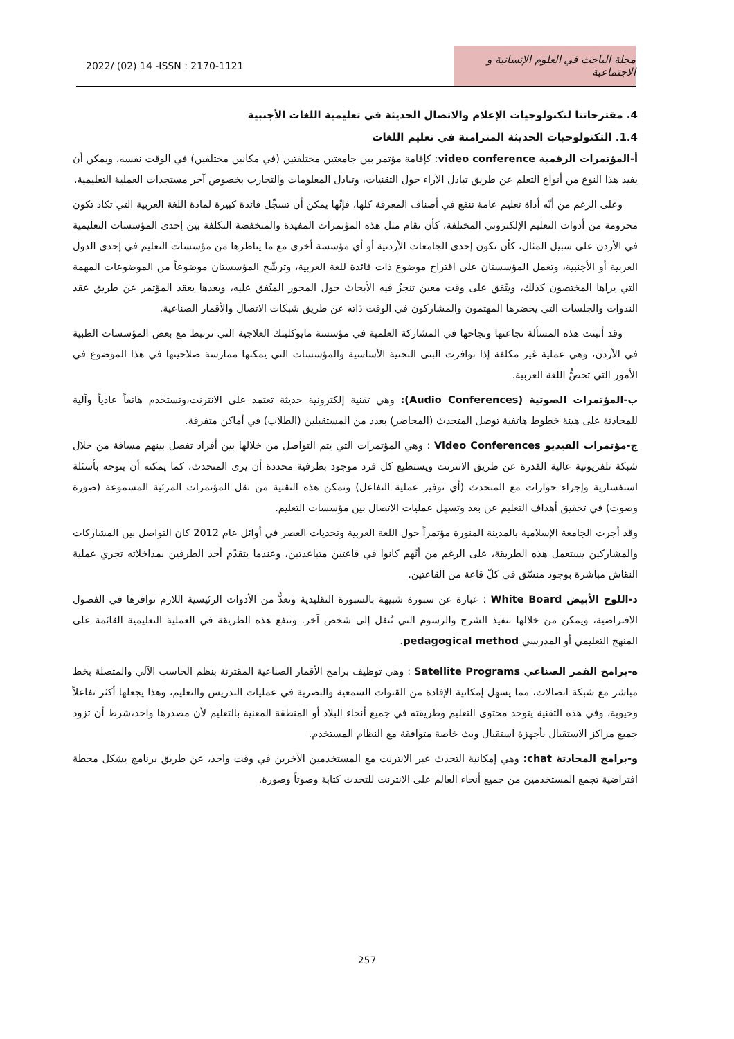2022/ (02) 14 -ISSN : 2170-1121
مجلة الباحث في العلوم الإنسانية و الاجتماعية
4. مقترحاتنا لتكنولوجيات الإعلام والاتصال الحديثة في تعليمية اللغات الأجنبية
1.4. التكنولوجيات الحديثة المتزامنة في تعليم اللغات
أ-المؤتمرات الرقمية video conference: كإقامة مؤتمر بين جامعتين مختلفتين (في مكانين مختلفين) في الوقت نفسه، ويمكن أن يفيد هذا النوع من أنواع التعلم عن طريق تبادل الآراء حول التقنيات، وتبادل المعلومات والتجارب بخصوص آخر مستجدات العملية التعليمية.
وعلى الرغم من أنّه أداة تعليم عامة تنفع في أصناف المعرفة كلها، فإنّها يمكن أن تسجِّل فائدة كبيرة لمادة اللغة العربية التي تكاد تكون محرومة من أدوات التعليم الإلكتروني المختلفة، كأن تقام مثل هذه المؤتمرات المفيدة والمنخفضة التكلفة بين إحدى المؤسسات التعليمية في الأردن على سبيل المثال، كأن تكون إحدى الجامعات الأردنية أو أي مؤسسة أخرى مع ما يناظرها من مؤسسات التعليم في إحدى الدول العربية أو الأجنبية، وتعمل المؤسستان على اقتراح موضوع ذات فائدة للغة العربية، وترشّح المؤسستان موضوعاً من الموضوعات المهمة التي يراها المختصون كذلك، ويتّفق على وقت معين تنجزُ فيه الأبحاث حول المحور المتّفق عليه، وبعدها يعقد المؤتمر عن طريق عقد الندوات والجلسات التي يحضرها المهتمون والمشاركون في الوقت ذاته عن طريق شبكات الاتصال والأقمار الصناعية.
وقد أثبتت هذه المسألة نجاعتها ونجاحها في المشاركة العلمية في مؤسسة مايوكلينك العلاجية التي ترتبط مع بعض المؤسسات الطبية في الأردن، وهي عملية غير مكلفة إذا توافرت البنى التحتية الأساسية والمؤسسات التي يمكنها ممارسة صلاحيتها في هذا الموضوع في الأمور التي تخصُّ اللغة العربية.
ب-المؤتمرات الصوتية (Audio Conferences): وهي تقنية إلكترونية حديثة تعتمد على الانترنت،وتستخدم هاتفاً عادياً وآلية للمحادثة على هيئة خطوط هاتفية توصل المتحدث (المحاضر) بعدد من المستقبلين (الطلاب) في أماكن متفرقة.
ج-مؤتمرات الفيديو Video Conferences : وهي المؤتمرات التي يتم التواصل من خلالها بين أفراد تفصل بينهم مسافة من خلال شبكة تلفزيونية عالية القدرة عن طريق الانترنت ويستطيع كل فرد موجود بطرفية محددة أن يرى المتحدث، كما يمكنه أن يتوجه بأسئلة استفسارية وإجراء حوارات مع المتحدث (أي توفير عملية التفاعل) وتمكن هذه التقنية من نقل المؤتمرات المرئية المسموعة (صورة وصوت) في تحقيق أهداف التعليم عن بعد وتسهل عمليات الاتصال بين مؤسسات التعليم.
وقد أجرت الجامعة الإسلامية بالمدينة المنورة مؤتمراً حول اللغة العربية وتحديات العصر في أوائل عام 2012 كان التواصل بين المشاركات والمشاركين يستعمل هذه الطريقة، على الرغم من أنّهم كانوا في قاعتين متباعدتين، وعندما يتقدّم أحد الطرفين بمداخلاته تجري عملية النقاش مباشرة بوجود منسّق في كلّ قاعة من القاعتين.
د-اللوح الأبيض White Board : عبارة عن سبورة شبيهة بالسبورة التقليدية وتعدُّ من الأدوات الرئيسية اللازم توافرها في الفصول الافتراضية، ويمكن من خلالها تنفيذ الشرح والرسوم التي تُنقل إلى شخص آخر. وتنفع هذه الطريقة في العملية التعليمية القائمة على المنهج التعليمي أو المدرسي pedagogical method.
ه-برامج القمر الصناعي Satellite Programs : وهي توظيف برامج الأقمار الصناعية المقترنة بنظم الحاسب الآلي والمتصلة بخط مباشر مع شبكة اتصالات، مما يسهل إمكانية الإفادة من القنوات السمعية والبصرية في عمليات التدريس والتعليم، وهذا يجعلها أكثر تفاعلاً وحيوية، وفي هذه التقنية يتوحد محتوى التعليم وطريقته في جميع أنحاء البلاد أو المنطقة المعنية بالتعليم لأن مصدرها واحد،شرط أن تزود جميع مراكز الاستقبال بأجهزة استقبال وبث خاصة متوافقة مع النظام المستخدم.
و-برامج المحادثة chat: وهي إمكانية التحدث عبر الانترنت مع المستخدمين الآخرين في وقت واحد، عن طريق برنامج يشكل محطة افتراضية تجمع المستخدمين من جميع أنحاء العالم على الانترنت للتحدث كتابة وصوتاً وصورة.
257